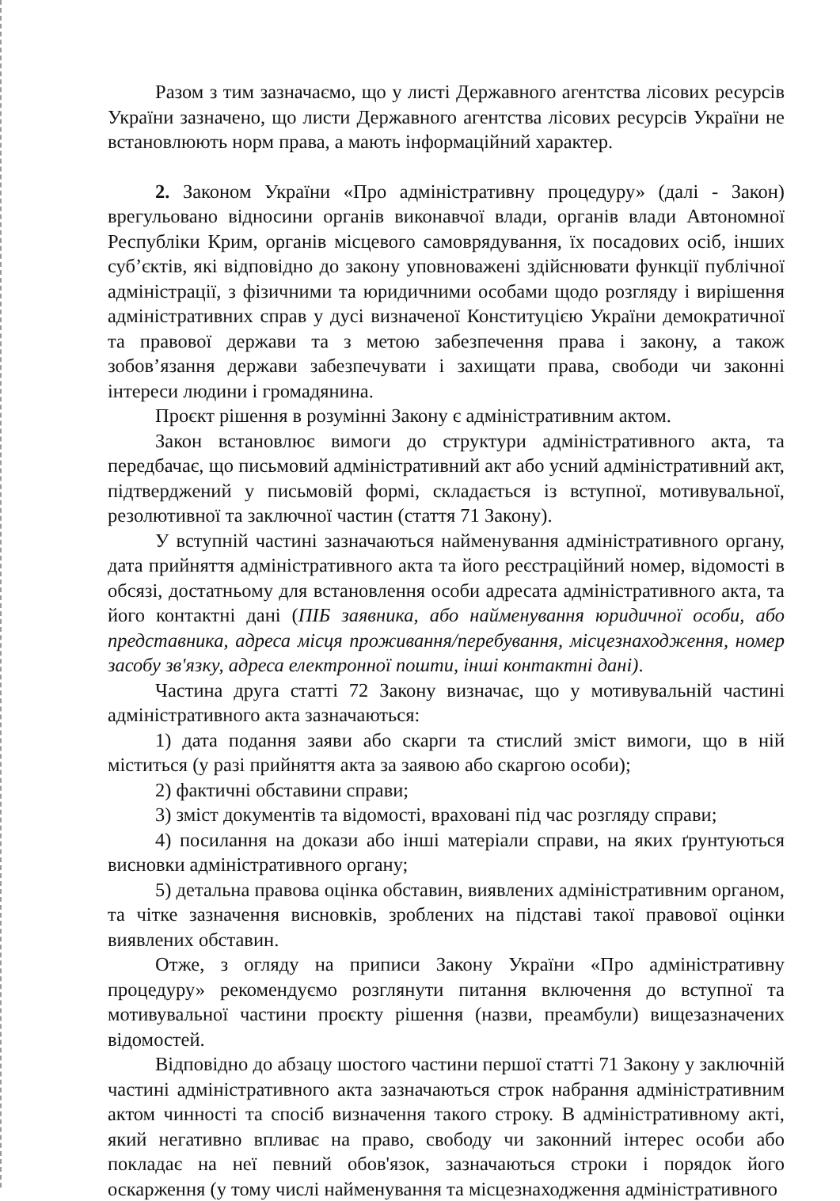Разом з тим зазначаємо, що у листі Державного агентства лісових ресурсів України зазначено, що листи Державного агентства лісових ресурсів України не встановлюють норм права, а мають інформаційний характер.
2. Законом України «Про адміністративну процедуру» (далі - Закон) врегульовано відносини органів виконавчої влади, органів влади Автономної Республіки Крим, органів місцевого самоврядування, їх посадових осіб, інших суб’єктів, які відповідно до закону уповноважені здійснювати функції публічної адміністрації, з фізичними та юридичними особами щодо розгляду і вирішення адміністративних справ у дусі визначеної Конституцією України демократичної та правової держави та з метою забезпечення права і закону, а також зобов’язання держави забезпечувати і захищати права, свободи чи законні інтереси людини і громадянина.
Проєкт рішення в розумінні Закону є адміністративним актом.
Закон встановлює вимоги до структури адміністративного акта, та передбачає, що письмовий адміністративний акт або усний адміністративний акт, підтверджений у письмовій формі, складається із вступної, мотивувальної, резолютивної та заключної частин (стаття 71 Закону).
У вступній частині зазначаються найменування адміністративного органу, дата прийняття адміністративного акта та його реєстраційний номер, відомості в обсязі, достатньому для встановлення особи адресата адміністративного акта, та його контактні дані (ПІБ заявника, або найменування юридичної особи, або представника, адреса місця проживання/перебування, місцезнаходження, номер засобу зв'язку, адреса електронної пошти, інші контактні дані).
Частина друга статті 72 Закону визначає, що у мотивувальній частині адміністративного акта зазначаються:
1) дата подання заяви або скарги та стислий зміст вимоги, що в ній міститься (у разі прийняття акта за заявою або скаргою особи);
2) фактичні обставини справи;
3) зміст документів та відомості, враховані під час розгляду справи;
4) посилання на докази або інші матеріали справи, на яких ґрунтуються висновки адміністративного органу;
5) детальна правова оцінка обставин, виявлених адміністративним органом, та чітке зазначення висновків, зроблених на підставі такої правової оцінки виявлених обставин.
Отже, з огляду на приписи Закону України «Про адміністративну процедуру» рекомендуємо розглянути питання включення до вступної та мотивувальної частини проєкту рішення (назви, преамбули) вищезазначених відомостей.
Відповідно до абзацу шостого частини першої статті 71 Закону у заключній частині адміністративного акта зазначаються строк набрання адміністративним актом чинності та спосіб визначення такого строку. В адміністративному акті, який негативно впливає на право, свободу чи законний інтерес особи або покладає на неї певний обов'язок, зазначаються строки і порядок його оскарження (у тому числі найменування та місцезнаходження адміністративного